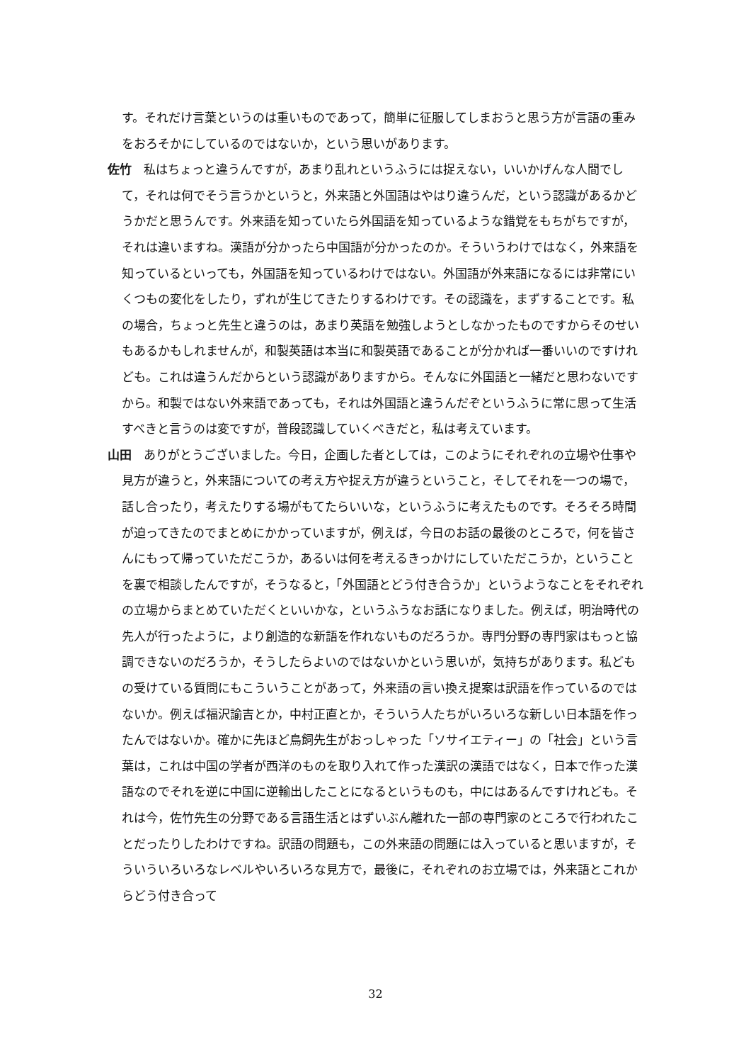す。それだけ言葉というのは重いものであって，簡単に征服してしまおうと思う方が言語の重みをおろそかにしているのではないか，という思いがあります。
佐竹　私はちょっと違うんですが，あまり乱れというふうには捉えない，いいかげんな人間でして，それは何でそう言うかというと，外来語と外国語はやはり違うんだ，という認識があるかどうかだと思うんです。外来語を知っていたら外国語を知っているような錯覚をもちがちですが，それは違いますね。漢語が分かったら中国語が分かったのか。そういうわけではなく，外来語を知っているといっても，外国語を知っているわけではない。外国語が外来語になるには非常にいくつもの変化をしたり，ずれが生じてきたりするわけです。その認識を，まずすることです。私の場合，ちょっと先生と違うのは，あまり英語を勉強しようとしなかったものですからそのせいもあるかもしれませんが，和製英語は本当に和製英語であることが分かれば一番いいのですけれども。これは違うんだからという認識がありますから。そんなに外国語と一緒だと思わないですから。和製ではない外来語であっても，それは外国語と違うんだぞというふうに常に思って生活すべきと言うのは変ですが，普段認識していくべきだと，私は考えています。
山田　ありがとうございました。今日，企画した者としては，このようにそれぞれの立場や仕事や見方が違うと，外来語についての考え方や捉え方が違うということ，そしてそれを一つの場で，話し合ったり，考えたりする場がもてたらいいな，というふうに考えたものです。そろそろ時間が迫ってきたのでまとめにかかっていますが，例えば，今日のお話の最後のところで，何を皆さんにもって帰っていただこうか，あるいは何を考えるきっかけにしていただこうか，ということを裏で相談したんですが，そうなると，「外国語とどう付き合うか」というようなことをそれぞれの立場からまとめていただくといいかな，というふうなお話になりました。例えば，明治時代の先人が行ったように，より創造的な新語を作れないものだろうか。専門分野の専門家はもっと協調できないのだろうか，そうしたらよいのではないかという思いが，気持ちがあります。私どもの受けている質問にもこういうことがあって，外来語の言い換え提案は訳語を作っているのではないか。例えば福沢諭吉とか，中村正直とか，そういう人たちがいろいろな新しい日本語を作ったんではないか。確かに先ほど鳥飼先生がおっしゃった「ソサイエティー」の「社会」という言葉は，これは中国の学者が西洋のものを取り入れて作った漢訳の漢語ではなく，日本で作った漢語なのでそれを逆に中国に逆輸出したことになるというものも，中にはあるんですけれども。それは今，佐竹先生の分野である言語生活とはずいぶん離れた一部の専門家のところで行われたことだったりしたわけですね。訳語の問題も，この外来語の問題には入っていると思いますが，そういういろいろなレベルやいろいろな見方で，最後に，それぞれのお立場では，外来語とこれからどう付き合って
32